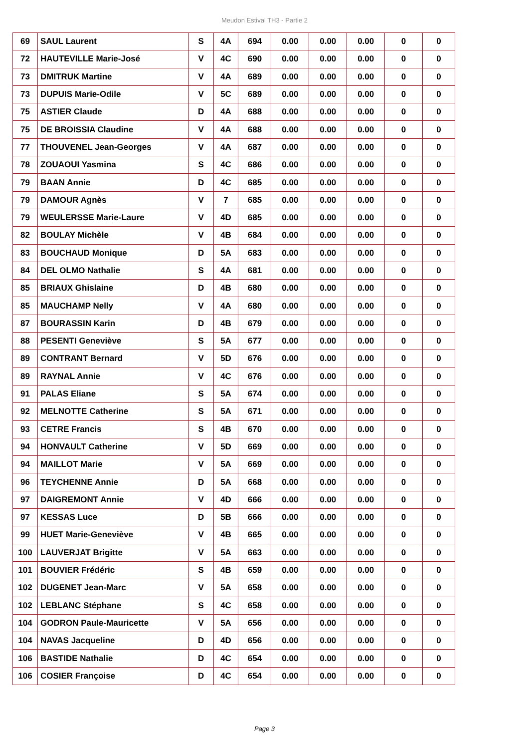Meudon Estival TH3 - Partie 2
| 69 | SAUL Laurent | S | 4A | 694 | 0.00 | 0.00 | 0.00 | 0 | 0 |
| 72 | HAUTEVILLE Marie-José | V | 4C | 690 | 0.00 | 0.00 | 0.00 | 0 | 0 |
| 73 | DMITRUK Martine | V | 4A | 689 | 0.00 | 0.00 | 0.00 | 0 | 0 |
| 73 | DUPUIS Marie-Odile | V | 5C | 689 | 0.00 | 0.00 | 0.00 | 0 | 0 |
| 75 | ASTIER Claude | D | 4A | 688 | 0.00 | 0.00 | 0.00 | 0 | 0 |
| 75 | DE BROISSIA Claudine | V | 4A | 688 | 0.00 | 0.00 | 0.00 | 0 | 0 |
| 77 | THOUVENEL Jean-Georges | V | 4A | 687 | 0.00 | 0.00 | 0.00 | 0 | 0 |
| 78 | ZOUAOUI Yasmina | S | 4C | 686 | 0.00 | 0.00 | 0.00 | 0 | 0 |
| 79 | BAAN Annie | D | 4C | 685 | 0.00 | 0.00 | 0.00 | 0 | 0 |
| 79 | DAMOUR Agnès | V | 7 | 685 | 0.00 | 0.00 | 0.00 | 0 | 0 |
| 79 | WEULERSSE Marie-Laure | V | 4D | 685 | 0.00 | 0.00 | 0.00 | 0 | 0 |
| 82 | BOULAY Michèle | V | 4B | 684 | 0.00 | 0.00 | 0.00 | 0 | 0 |
| 83 | BOUCHAUD Monique | D | 5A | 683 | 0.00 | 0.00 | 0.00 | 0 | 0 |
| 84 | DEL OLMO Nathalie | S | 4A | 681 | 0.00 | 0.00 | 0.00 | 0 | 0 |
| 85 | BRIAUX Ghislaine | D | 4B | 680 | 0.00 | 0.00 | 0.00 | 0 | 0 |
| 85 | MAUCHAMP Nelly | V | 4A | 680 | 0.00 | 0.00 | 0.00 | 0 | 0 |
| 87 | BOURASSIN Karin | D | 4B | 679 | 0.00 | 0.00 | 0.00 | 0 | 0 |
| 88 | PESENTI Geneviève | S | 5A | 677 | 0.00 | 0.00 | 0.00 | 0 | 0 |
| 89 | CONTRANT Bernard | V | 5D | 676 | 0.00 | 0.00 | 0.00 | 0 | 0 |
| 89 | RAYNAL Annie | V | 4C | 676 | 0.00 | 0.00 | 0.00 | 0 | 0 |
| 91 | PALAS Eliane | S | 5A | 674 | 0.00 | 0.00 | 0.00 | 0 | 0 |
| 92 | MELNOTTE Catherine | S | 5A | 671 | 0.00 | 0.00 | 0.00 | 0 | 0 |
| 93 | CETRE Francis | S | 4B | 670 | 0.00 | 0.00 | 0.00 | 0 | 0 |
| 94 | HONVAULT Catherine | V | 5D | 669 | 0.00 | 0.00 | 0.00 | 0 | 0 |
| 94 | MAILLOT Marie | V | 5A | 669 | 0.00 | 0.00 | 0.00 | 0 | 0 |
| 96 | TEYCHENNE Annie | D | 5A | 668 | 0.00 | 0.00 | 0.00 | 0 | 0 |
| 97 | DAIGREMONT Annie | V | 4D | 666 | 0.00 | 0.00 | 0.00 | 0 | 0 |
| 97 | KESSAS Luce | D | 5B | 666 | 0.00 | 0.00 | 0.00 | 0 | 0 |
| 99 | HUET Marie-Geneviève | V | 4B | 665 | 0.00 | 0.00 | 0.00 | 0 | 0 |
| 100 | LAUVERJAT Brigitte | V | 5A | 663 | 0.00 | 0.00 | 0.00 | 0 | 0 |
| 101 | BOUVIER Frédéric | S | 4B | 659 | 0.00 | 0.00 | 0.00 | 0 | 0 |
| 102 | DUGENET Jean-Marc | V | 5A | 658 | 0.00 | 0.00 | 0.00 | 0 | 0 |
| 102 | LEBLANC Stéphane | S | 4C | 658 | 0.00 | 0.00 | 0.00 | 0 | 0 |
| 104 | GODRON Paule-Mauricette | V | 5A | 656 | 0.00 | 0.00 | 0.00 | 0 | 0 |
| 104 | NAVAS Jacqueline | D | 4D | 656 | 0.00 | 0.00 | 0.00 | 0 | 0 |
| 106 | BASTIDE Nathalie | D | 4C | 654 | 0.00 | 0.00 | 0.00 | 0 | 0 |
| 106 | COSIER Françoise | D | 4C | 654 | 0.00 | 0.00 | 0.00 | 0 | 0 |
Page 3